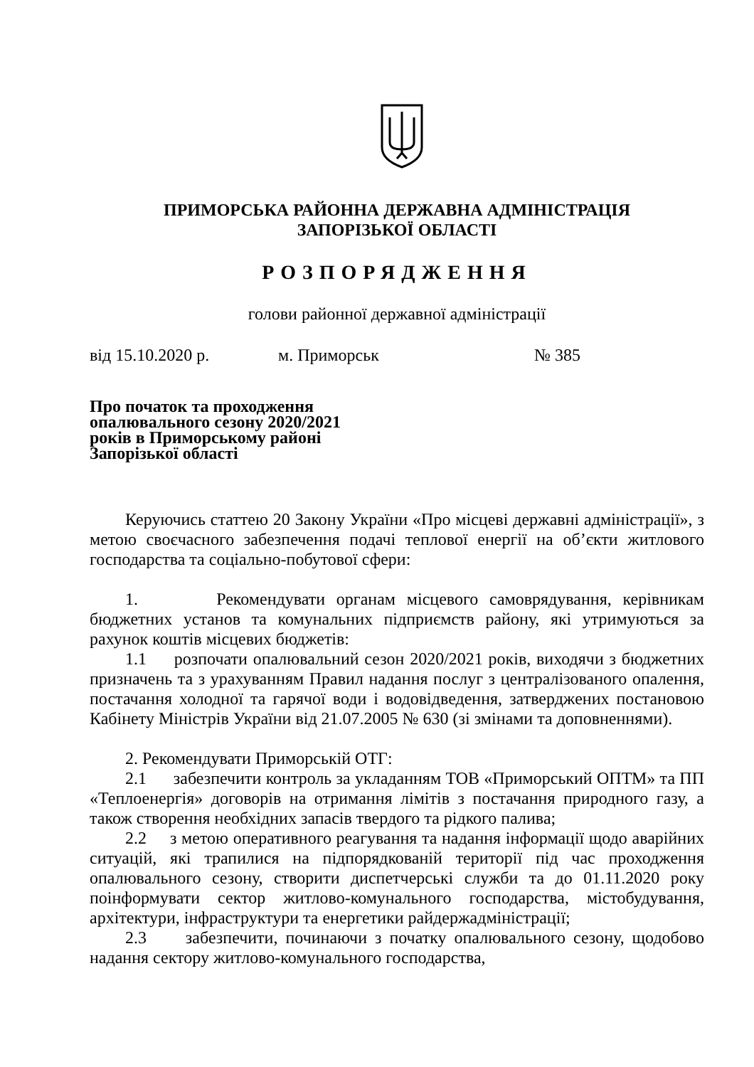ПРИМОРСЬКА РАЙОННА ДЕРЖАВНА АДМІНІСТРАЦІЯ
ЗАПОРІЗЬКОЇ ОБЛАСТІ
РОЗПОРЯДЖЕННЯ
голови районної державної адміністрації
від 15.10.2020 р. м. Приморськ № 385
Про початок та проходження
опалювального сезону 2020/2021
років в Приморському районі
Запорізької області
Керуючись статтею 20 Закону України «Про місцеві державні адміністрації», з метою своєчасного забезпечення подачі теплової енергії на об’єкти житлового господарства та соціально-побутової сфери:
1. Рекомендувати органам місцевого самоврядування, керівникам бюджетних установ та комунальних підприємств району, які утримуються за рахунок коштів місцевих бюджетів:
1.1 розпочати опалювальний сезон 2020/2021 років, виходячи з бюджетних призначень та з урахуванням Правил надання послуг з централізованого опалення, постачання холодної та гарячої води і водовідведення, затверджених постановою Кабінету Міністрів України від 21.07.2005 № 630 (зі змінами та доповненнями).
2. Рекомендувати Приморській ОТГ:
2.1 забезпечити контроль за укладанням ТОВ «Приморський ОПТМ» та ПП «Теплоенергія» договорів на отримання лімітів з постачання природного газу, а також створення необхідних запасів твердого та рідкого палива;
2.2 з метою оперативного реагування та надання інформації щодо аварійних ситуацій, які трапилися на підпорядкованій території під час проходження опалювального сезону, створити диспетчерські служби та до 01.11.2020 року поінформувати сектор житлово-комунального господарства, містобудування, архітектури, інфраструктури та енергетики райдержадміністрації;
2.3 забезпечити, починаючи з початку опалювального сезону, щодобово надання сектору житлово-комунального господарства,